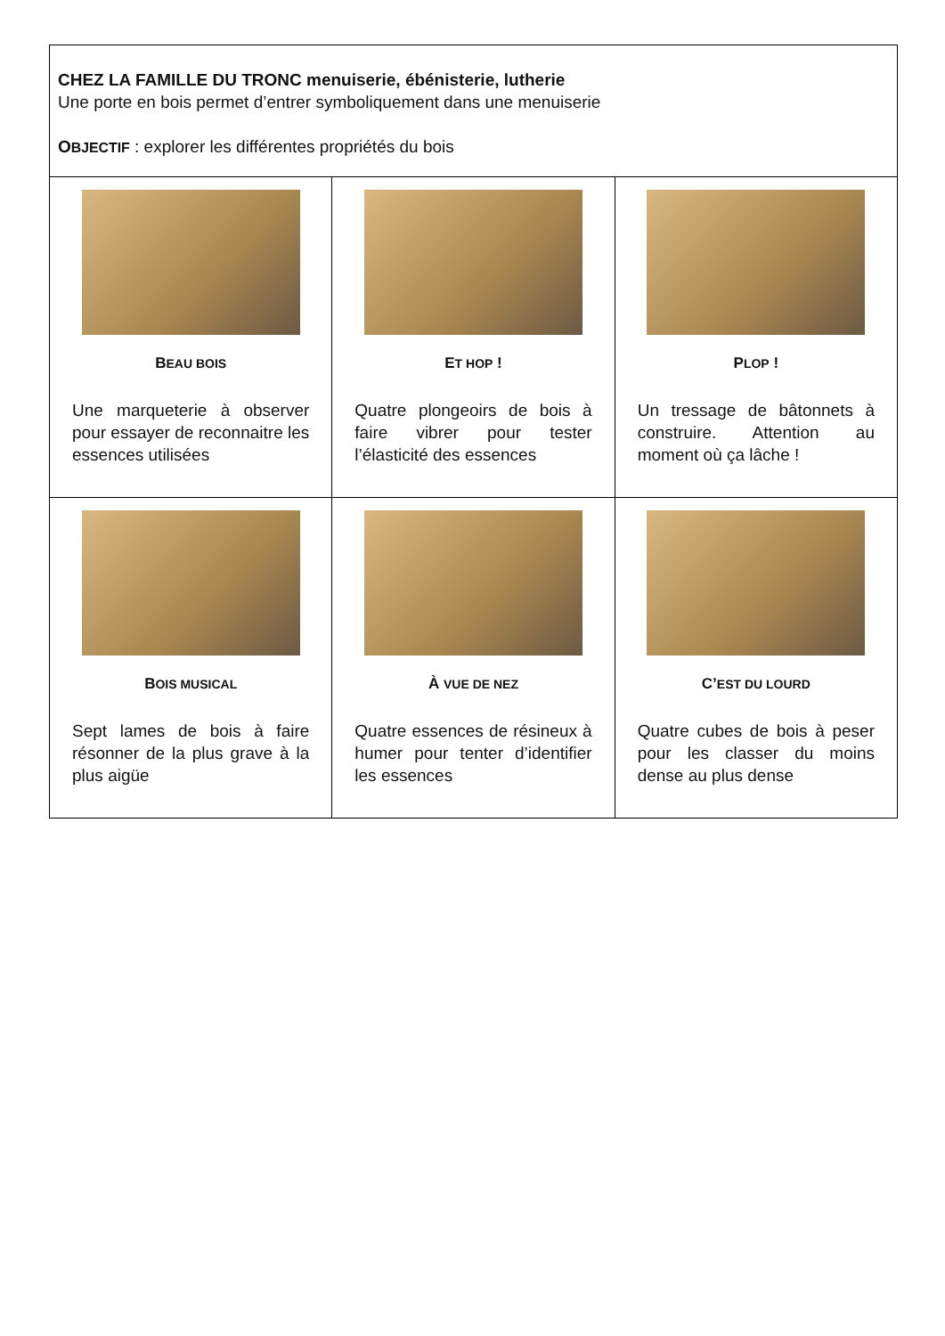| CHEZ LA FAMILLE DU TRONC menuiserie, ébénisterie, lutherie Une porte en bois permet d’entrer symboliquement dans une menuiserie O BJECTIF : explorer les différentes propriétés du bois | | |
| B EAU BOIS Une marqueterie à observer pour essayer de reconnaitre les essences utilisées | E T HOP ! Quatre plongeoirs de bois à faire vibrer pour tester l’élasticité des essences | P LOP ! Un tressage de bâtonnets à construire. Attention au moment où ça lâche ! |
| B OIS MUSICAL Sept lames de bois à faire résonner de la plus grave à la plus aigüe | À VUE DE NEZ Quatre essences de résineux à humer pour tenter d’identifier les essences | C’ EST DU LOURD Quatre cubes de bois à peser pour les classer du moins dense au plus dense |